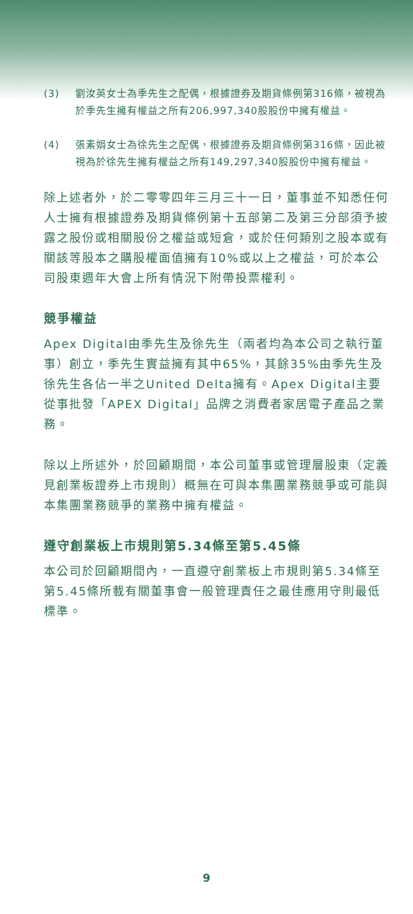(3) 劉汝英女士為季先生之配偶，根據證券及期貨條例第316條，被視為於季先生擁有權益之所有206,997,340股股份中擁有權益。
(4) 張素娟女士為徐先生之配偶，根據證券及期貨條例第316條，因此被視為於徐先生擁有權益之所有149,297,340股股份中擁有權益。
除上述者外，於二零零四年三月三十一日，董事並不知悉任何人士擁有根據證券及期貨條例第十五部第二及第三分部須予披露之股份或相關股份之權益或短倉，或於任何類別之股本或有關該等股本之購股權面值擁有10%或以上之權益，可於本公司股東週年大會上所有情況下附帶投票權利。
競爭權益
Apex Digital由季先生及徐先生（兩者均為本公司之執行董事）創立，季先生實益擁有其中65%，其餘35%由季先生及徐先生各佔一半之United Delta擁有。Apex Digital主要從事批發「APEX Digital」品牌之消費者家居電子產品之業務。
除以上所述外，於回顧期間，本公司董事或管理層股東（定義見創業板證券上市規則）概無在可與本集團業務競爭或可能與本集團業務競爭的業務中擁有權益。
遵守創業板上市規則第5.34條至第5.45條
本公司於回顧期間內，一直遵守創業板上市規則第5.34條至第5.45條所載有關董事會一般管理責任之最佳應用守則最低標準。
9